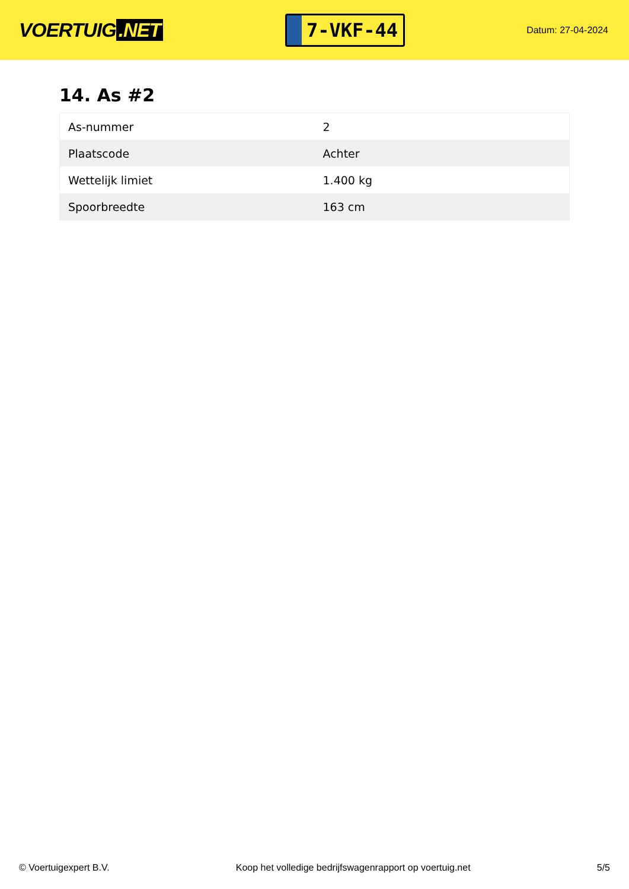VOERTUIG.NET
7-VKF-44
Datum: 27-04-2024
14. As #2
| As-nummer | 2 |
| Plaatscode | Achter |
| Wettelijk limiet | 1.400 kg |
| Spoorbreedte | 163 cm |
© Voertuigexpert B.V. Koop het volledige bedrijfswagenrapport op voertuig.net 5/5